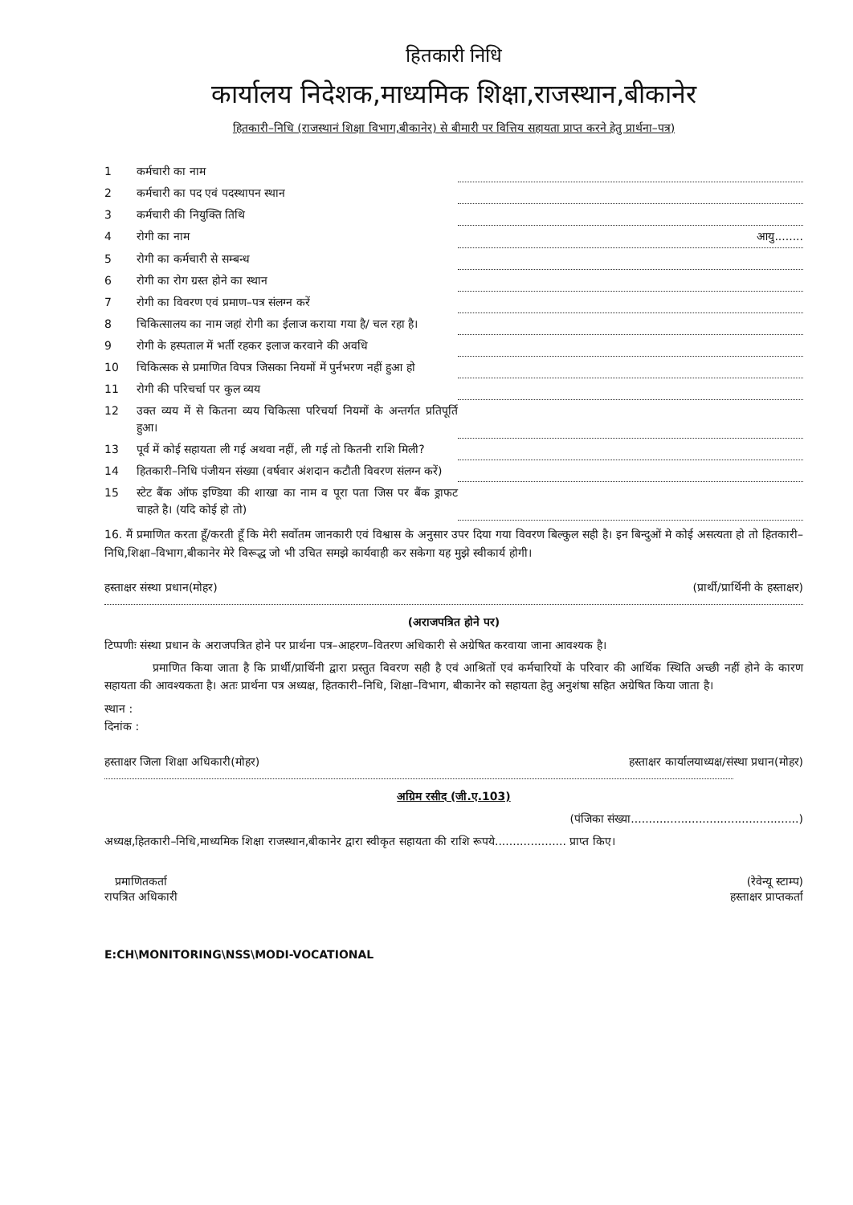हितकारी निधि
कार्यालय निदेशक,माध्यमिक शिक्षा,राजस्थान,बीकानेर
हितकारी–निधि (राजस्थानं शिक्षा विभाग,बीकानेर) से बीमारी पर वित्तिय सहायता प्राप्त करने हेतु प्रार्थना–पत्र)
| 1 | कर्मचारी का नाम | |
| 2 | कर्मचारी का पद एवं पदस्थापन स्थान | |
| 3 | कर्मचारी की नियुक्ति तिथि | |
| 4 | रोगी का नाम | आयु........ |
| 5 | रोगी का कर्मचारी से सम्बन्ध | |
| 6 | रोगी का रोग ग्रस्त होने का स्थान | |
| 7 | रोगी का विवरण एवं प्रमाण–पत्र संलग्न करें | |
| 8 | चिकित्सालय का नाम जहां रोगी का ईलाज कराया गया है/ चल रहा है। | |
| 9 | रोगी के हस्पताल में भर्ती रहकर इलाज करवाने की अवधि | |
| 10 | चिकित्सक से प्रमाणित विपत्र जिसका नियमों में पुर्नभरण नहीं हुआ हो | |
| 11 | रोगी की परिचर्चा पर कुल व्यय | |
| 12 | उक्त व्यय में से कितना व्यय चिकित्सा परिचर्या नियमों के अन्तर्गत प्रतिपूर्ति हुआ। | |
| 13 | पूर्व में कोई सहायता ली गई अथवा नहीं, ली गई तो कितनी राशि मिली? | |
| 14 | हितकारी–निधि पंजीयन संख्या (वर्षवार अंशदान कटौती विवरण संलग्न करें) | |
| 15 | स्टेट बैंक ऑफ इण्डिया की शाखा का नाम व पूरा पता जिस पर बैंक ड्राफट चाहते है। (यदि कोई हो तो) | |
16. मैं प्रमाणित करता हूँ/करती हूँ कि मेरी सर्वोतम जानकारी एवं विश्वास के अनुसार उपर दिया गया विवरण बिल्कुल सही है। इन बिन्दुओं मे कोई असत्यता हो तो हितकारी–निधि,शिक्षा–विभाग,बीकानेर मेरे विरूद्ध जो भी उचित समझे कार्यवाही कर सकेगा यह मुझे स्वीकार्य होगी।
हस्ताक्षर संस्था प्रधान(मोहर) (प्रार्थी/प्रार्थिनी के हस्ताक्षर)
(अराजपत्रित होने पर)
टिप्पणीः संस्था प्रधान के अराजपत्रित होने पर प्रार्थना पत्र–आहरण–वितरण अधिकारी से अग्रेषित करवाया जाना आवश्यक है।
प्रमाणित किया जाता है कि प्रार्थी/प्रार्थिनी द्वारा प्रस्तुत विवरण सही है एवं आश्रितों एवं कर्मचारियों के परिवार की आर्थिक स्थिति अच्छी नहीं होने के कारण सहायता की आवश्यकता है। अतः प्रार्थना पत्र अध्यक्ष, हितकारी–निधि, शिक्षा–विभाग, बीकानेर को सहायता हेतु अनुशंषा सहित अग्रेषित किया जाता है।
स्थान :
दिनांक :
हस्ताक्षर जिला शिक्षा अधिकारी(मोहर) हस्ताक्षर कार्यालयाध्यक्ष/संस्था प्रधान(मोहर)
अग्रिम रसीद (जी.ए.103)
(पंजिका संख्या...............................................)
अध्यक्ष,हितकारी–निधि,माध्यमिक शिक्षा राजस्थान,बीकानेर द्वारा स्वीकृत सहायता की राशि रूपये.................... प्राप्त किए।
प्रमाणितकर्ता
रापत्रित अधिकारी (रेवेन्यू स्टाम्प)
हस्ताक्षर प्राप्तकर्ता
E:CH\MONITORING\NSS\MODI-VOCATIONAL